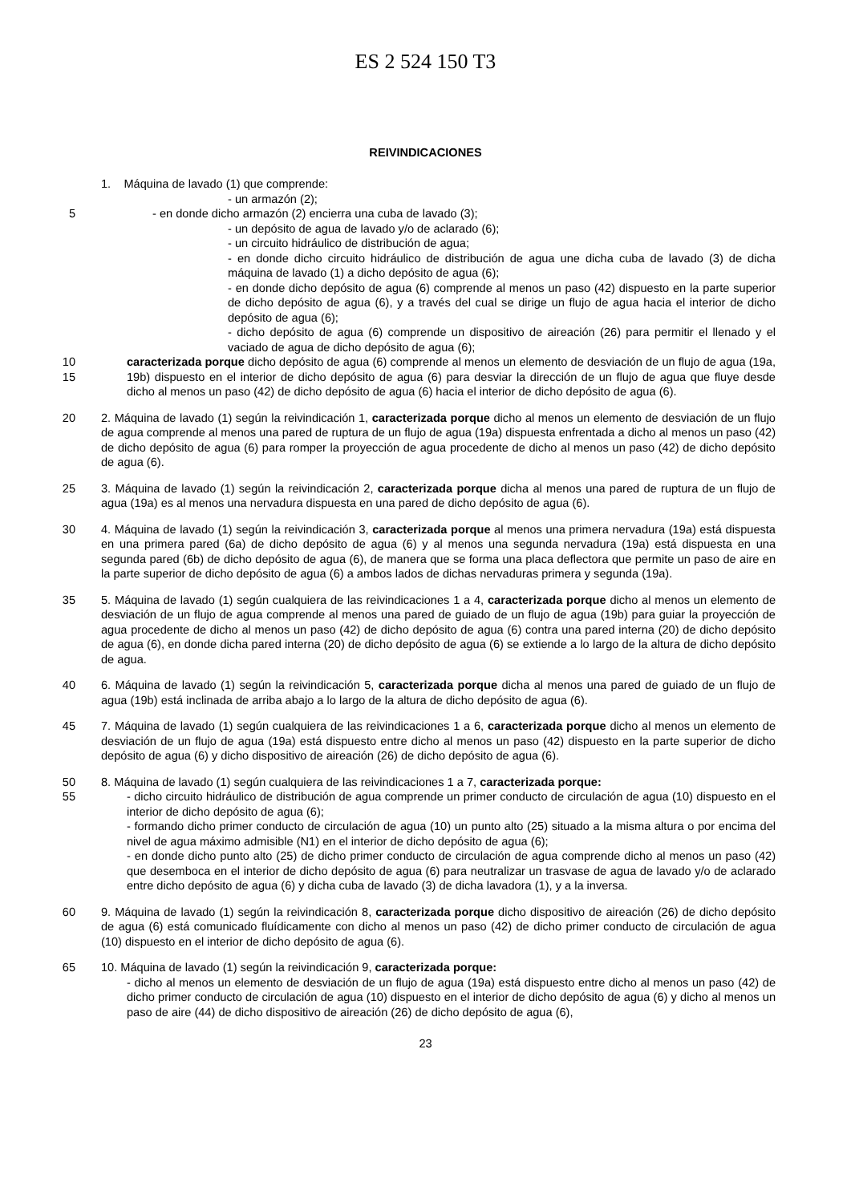ES 2 524 150 T3
REIVINDICACIONES
1. Máquina de lavado (1) que comprende:
- un armazón (2);
5 - en donde dicho armazón (2) encierra una cuba de lavado (3);
- un depósito de agua de lavado y/o de aclarado (6);
- un circuito hidráulico de distribución de agua;
- en donde dicho circuito hidráulico de distribución de agua une dicha cuba de lavado (3) de dicha máquina de lavado (1) a dicho depósito de agua (6);
- en donde dicho depósito de agua (6) comprende al menos un paso (42) dispuesto en la parte superior de dicho depósito de agua (6), y a través del cual se dirige un flujo de agua hacia el interior de dicho depósito de agua (6);
- dicho depósito de agua (6) comprende un dispositivo de aireación (26) para permitir el llenado y el vaciado de agua de dicho depósito de agua (6);
10
15
caracterizada porque dicho depósito de agua (6) comprende al menos un elemento de desviación de un flujo de agua (19a, 19b) dispuesto en el interior de dicho depósito de agua (6) para desviar la dirección de un flujo de agua que fluye desde dicho al menos un paso (42) de dicho depósito de agua (6) hacia el interior de dicho depósito de agua (6).
20 2. Máquina de lavado (1) según la reivindicación 1, caracterizada porque dicho al menos un elemento de desviación de un flujo de agua comprende al menos una pared de ruptura de un flujo de agua (19a) dispuesta enfrentada a dicho al menos un paso (42) de dicho depósito de agua (6) para romper la proyección de agua procedente de dicho al menos un paso (42) de dicho depósito de agua (6).
25 3. Máquina de lavado (1) según la reivindicación 2, caracterizada porque dicha al menos una pared de ruptura de un flujo de agua (19a) es al menos una nervadura dispuesta en una pared de dicho depósito de agua (6).
30 4. Máquina de lavado (1) según la reivindicación 3, caracterizada porque al menos una primera nervadura (19a) está dispuesta en una primera pared (6a) de dicho depósito de agua (6) y al menos una segunda nervadura (19a) está dispuesta en una segunda pared (6b) de dicho depósito de agua (6), de manera que se forma una placa deflectora que permite un paso de aire en la parte superior de dicho depósito de agua (6) a ambos lados de dichas nervaduras primera y segunda (19a).
35 5. Máquina de lavado (1) según cualquiera de las reivindicaciones 1 a 4, caracterizada porque dicho al menos un elemento de desviación de un flujo de agua comprende al menos una pared de guiado de un flujo de agua (19b) para guiar la proyección de agua procedente de dicho al menos un paso (42) de dicho depósito de agua (6) contra una pared interna (20) de dicho depósito de agua (6), en donde dicha pared interna (20) de dicho depósito de agua (6) se extiende a lo largo de la altura de dicho depósito de agua.
40 6. Máquina de lavado (1) según la reivindicación 5, caracterizada porque dicha al menos una pared de guiado de un flujo de agua (19b) está inclinada de arriba abajo a lo largo de la altura de dicho depósito de agua (6).
45 7. Máquina de lavado (1) según cualquiera de las reivindicaciones 1 a 6, caracterizada porque dicho al menos un elemento de desviación de un flujo de agua (19a) está dispuesto entre dicho al menos un paso (42) dispuesto en la parte superior de dicho depósito de agua (6) y dicho dispositivo de aireación (26) de dicho depósito de agua (6).
50
55
8. Máquina de lavado (1) según cualquiera de las reivindicaciones 1 a 7, caracterizada porque:
- dicho circuito hidráulico de distribución de agua comprende un primer conducto de circulación de agua (10) dispuesto en el interior de dicho depósito de agua (6);
- formando dicho primer conducto de circulación de agua (10) un punto alto (25) situado a la misma altura o por encima del nivel de agua máximo admisible (N1) en el interior de dicho depósito de agua (6);
- en donde dicho punto alto (25) de dicho primer conducto de circulación de agua comprende dicho al menos un paso (42) que desemboca en el interior de dicho depósito de agua (6) para neutralizar un trasvase de agua de lavado y/o de aclarado entre dicho depósito de agua (6) y dicha cuba de lavado (3) de dicha lavadora (1), y a la inversa.
60 9. Máquina de lavado (1) según la reivindicación 8, caracterizada porque dicho dispositivo de aireación (26) de dicho depósito de agua (6) está comunicado fluídicamente con dicho al menos un paso (42) de dicho primer conducto de circulación de agua (10) dispuesto en el interior de dicho depósito de agua (6).
65 10. Máquina de lavado (1) según la reivindicación 9, caracterizada porque:
- dicho al menos un elemento de desviación de un flujo de agua (19a) está dispuesto entre dicho al menos un paso (42) de dicho primer conducto de circulación de agua (10) dispuesto en el interior de dicho depósito de agua (6) y dicho al menos un paso de aire (44) de dicho dispositivo de aireación (26) de dicho depósito de agua (6),
23